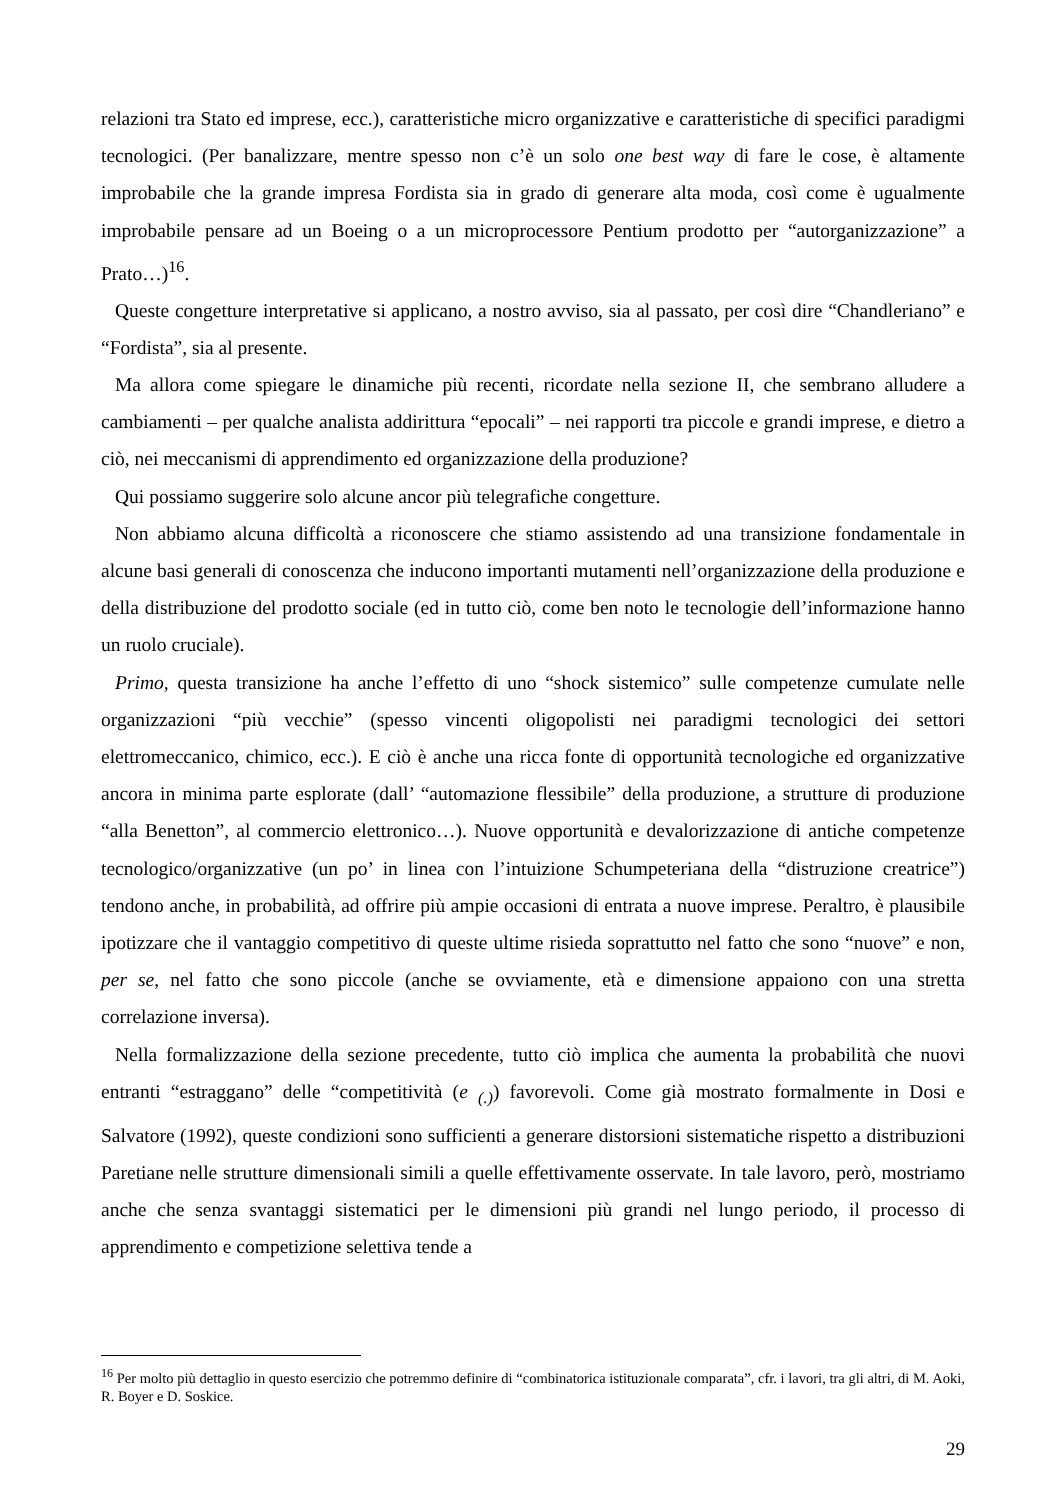relazioni tra Stato ed imprese, ecc.), caratteristiche micro organizzative e caratteristiche di specifici paradigmi tecnologici. (Per banalizzare, mentre spesso non c’è un solo one best way di fare le cose, è altamente improbabile che la grande impresa Fordista sia in grado di generare alta moda, così come è ugualmente improbabile pensare ad un Boeing o a un microprocessore Pentium prodotto per “autorganizzazione” a Prato…)<sup>16</sup>.
Queste congetture interpretative si applicano, a nostro avviso, sia al passato, per così dire “Chandleriano” e “Fordista”, sia al presente.
Ma allora come spiegare le dinamiche più recenti, ricordate nella sezione II, che sembrano alludere a cambiamenti – per qualche analista addirittura “epocali” – nei rapporti tra piccole e grandi imprese, e dietro a ciò, nei meccanismi di apprendimento ed organizzazione della produzione?
Qui possiamo suggerire solo alcune ancor più telegrafiche congetture.
Non abbiamo alcuna difficoltà a riconoscere che stiamo assistendo ad una transizione fondamentale in alcune basi generali di conoscenza che inducono importanti mutamenti nell’organizzazione della produzione e della distribuzione del prodotto sociale (ed in tutto ciò, come ben noto le tecnologie dell’informazione hanno un ruolo cruciale).
Primo, questa transizione ha anche l’effetto di uno “shock sistemico” sulle competenze cumulate nelle organizzazioni “più vecchie” (spesso vincenti oligopolisti nei paradigmi tecnologici dei settori elettromeccanico, chimico, ecc.). E ciò è anche una ricca fonte di opportunità tecnologiche ed organizzative ancora in minima parte esplorate (dall’ “automazione flessibile” della produzione, a strutture di produzione “alla Benetton”, al commercio elettronico…). Nuove opportunità e devalorizzazione di antiche competenze tecnologico/organizzative (un po’ in linea con l’intuizione Schumpeteriana della “distruzione creatrice”) tendono anche, in probabilità, ad offrire più ampie occasioni di entrata a nuove imprese. Peraltro, è plausibile ipotizzare che il vantaggio competitivo di queste ultime risieda soprattutto nel fatto che sono “nuove” e non, per se, nel fatto che sono piccole (anche se ovviamente, età e dimensione appaiono con una stretta correlazione inversa).
Nella formalizzazione della sezione precedente, tutto ciò implica che aumenta la probabilità che nuovi entranti “estraggano” delle “competitività (e <sub>(.)</sub>) favorevoli. Come già mostrato formalmente in Dosi e Salvatore (1992), queste condizioni sono sufficienti a generare distorsioni sistematiche rispetto a distribuzioni Paretiane nelle strutture dimensionali simili a quelle effettivamente osservate. In tale lavoro, però, mostriamo anche che senza svantaggi sistematici per le dimensioni più grandi nel lungo periodo, il processo di apprendimento e competizione selettiva tende a
<sup>16</sup> Per molto più dettaglio in questo esercizio che potremmo definire di “combinatorica istituzionale comparata”, cfr. i lavori, tra gli altri, di M. Aoki, R. Boyer e D. Soskice.
29